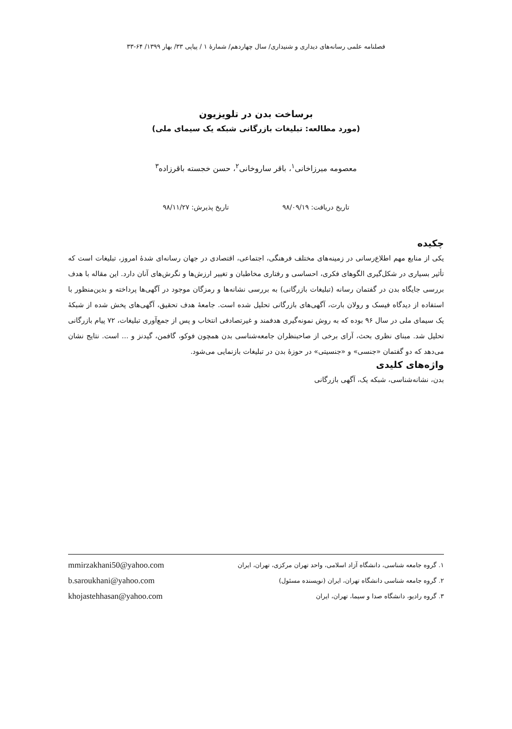فصلنامه علمی رسانه‌های دیداری و شنیداری/ سال چهاردهم/ شمارۀ ۱ / پیاپی ۳۳/ بهار ۱۳۹۹/ ۶۴-۳۳
برساخت بدن در تلویزیون
(مورد مطالعه: تبلیغات بازرگانی شبکه یک سیمای ملی)
معصومه میرزاخانی<sup>۱</sup>، باقر ساروخانی<sup>۲</sup>، حسن خجسته باقرزاده<sup>۳</sup>
تاریخ دریافت: ۹۸/۰۹/۱۹ تاریخ پذیرش: ۹۸/۱۱/۲۷
چکیده
یکی از منابع مهم اطلاع‌رسانی در زمینه‌های مختلف فرهنگی، اجتماعی، اقتصادی در جهان رسانه‌ای شدۀ امروز، تبلیغات است که تأثیر بسیاری در شکل‌گیری الگوهای فکری، احساسی و رفتاری مخاطبان و تغییر ارزش‌ها و نگرش‌های آنان دارد. این مقاله با هدف بررسی جایگاه بدن در گفتمان رسانه (تبلیغات بازرگانی) به بررسی نشانه‌ها و رمزگان موجود در آگهی‌ها پرداخته و بدین‌منظور با استفاده از دیدگاه فیسک و رولان بارت، آگهی‌های بازرگانی تحلیل شده است. جامعۀ هدف تحقیق، آگهی‌های پخش شده از شبکۀ یک سیمای ملی در سال ۹۶ بوده که به روش نمونه‌گیری هدفمند و غیرتصادفی انتخاب و پس از جمع‌آوری تبلیغات، ۷۲ پیام بازرگانی تحلیل شد. مبنای نظری بحث، آرای برخی از صاحبنظران جامعه‌شناسی بدن همچون فوکو، گافمن، گیدنز و ... است. نتایج نشان می‌دهد که دو گفتمان «جنسی» و «جنسیتی» در حوزۀ بدن در تبلیغات بازنمایی می‌شود.
واژه‌های کلیدی
بدن، نشانه‌شناسی، شبکه یک، آگهی بازرگانی
۱. گروه جامعه شناسی، دانشگاه آزاد اسلامی، واحد تهران مرکزی، تهران، ایران mmirzakhani50@yahoo.com
۲. گروه جامعه شناسی دانشگاه تهران، ایران (نویسنده مسئول) b.saroukhani@yahoo.com
۳. گروه رادیو، دانشگاه صدا و سیما، تهران، ایران khojastehhasan@yahoo.com